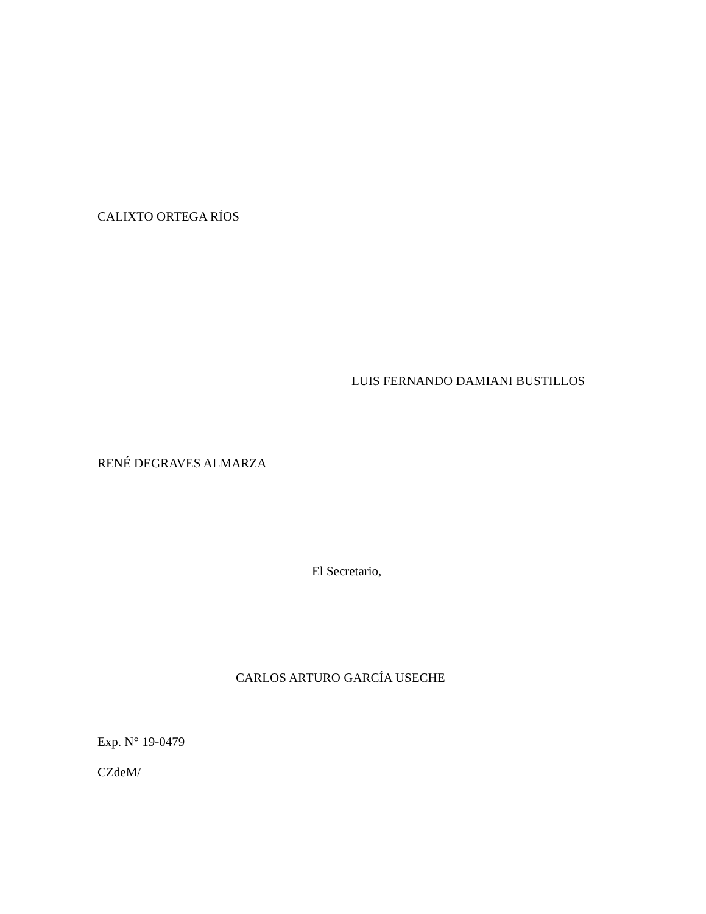CALIXTO ORTEGA RÍOS
LUIS FERNANDO DAMIANI BUSTILLOS
RENÉ DEGRAVES ALMARZA
El Secretario,
CARLOS ARTURO GARCÍA USECHE
Exp. N° 19-0479
CZdeM/